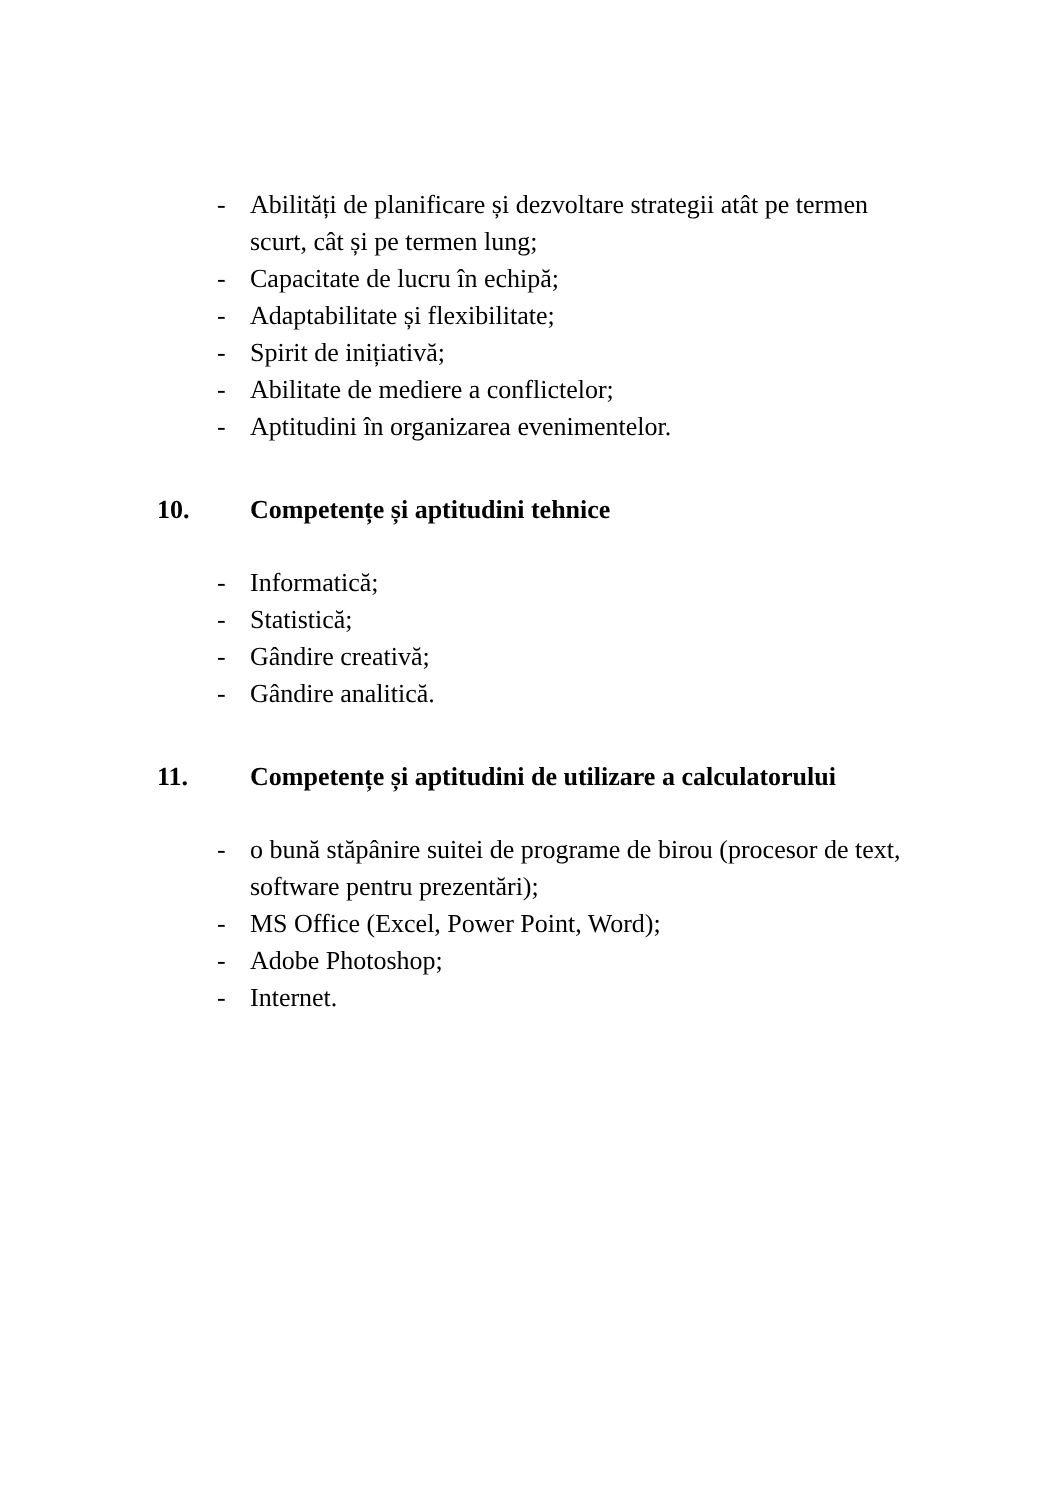- Abilități de planificare și dezvoltare strategii atât pe termen scurt, cât și pe termen lung;
- Capacitate de lucru în echipă;
- Adaptabilitate și flexibilitate;
- Spirit de inițiativă;
- Abilitate de mediere a conflictelor;
- Aptitudini în organizarea evenimentelor.
10. Competențe și aptitudini tehnice
- Informatică;
- Statistică;
- Gândire creativă;
- Gândire analitică.
11. Competențe și aptitudini de utilizare a calculatorului
- o bună stăpânire suitei de programe de birou (procesor de text, software pentru prezentări);
- MS Office (Excel, Power Point, Word);
- Adobe Photoshop;
- Internet.